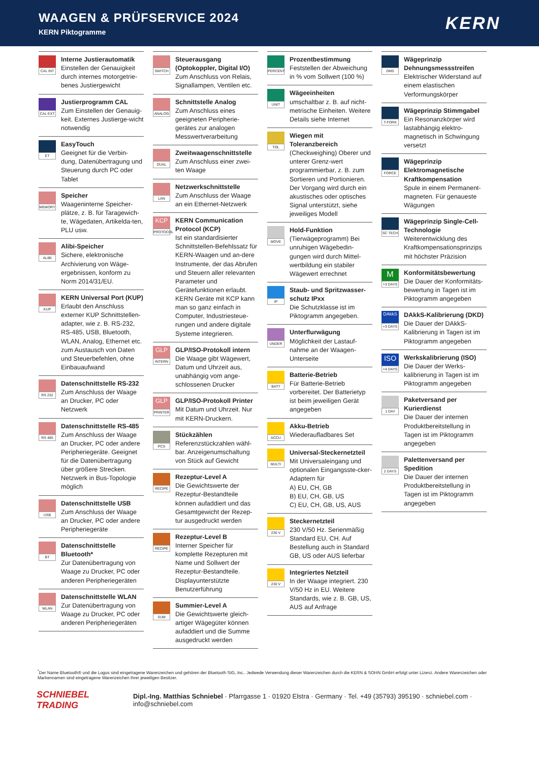WAAGEN & PRÜFSERVICE 2024
KERN Piktogramme
KERN
CAL INT
Interne Justierautomatik
Einstellen der Genauigkeit durch internes motorgetrie-benes Justiergewicht
CAL EXT
Justierprogramm CAL
Zum Einstellen der Genauig-keit. Externes Justierge-wicht notwendig
ET
EasyTouch
Geeignet für die Verbin-dung, Datenübertragung und Steuerung durch PC oder Tablet
MEMORY
Speicher
Waageninterne Speicher-plätze, z. B. für Taragewich-te, Wägedaten, Artikelda-ten, PLU usw.
ALIBI
Alibi-Speicher
Sichere, elektronische Archivierung von Wäge-ergebnissen, konform zu Norm 2014/31/EU.
KUP
KERN Universal Port (KUP)
Erlaubt den Anschluss externer KUP Schnittstellen-adapter, wie z. B. RS-232, RS-485, USB, Bluetooth, WLAN, Analog, Ethernet etc. zum Austausch von Daten und Steuerbefehlen, ohne Einbauaufwand
RS 232
Datenschnittstelle RS-232
Zum Anschluss der Waage an Drucker, PC oder Netzwerk
RS 485
Datenschnittstelle RS-485
Zum Anschluss der Waage an Drucker, PC oder andere Peripheriegeräte. Geeignet für die Datenübertragung über größere Strecken. Netzwerk in Bus-Topologie möglich
USB
Datenschnittstelle USB
Zum Anschluss der Waage an Drucker, PC oder andere Peripheriegeräte
BT
Datenschnittstelle Bluetooth*
Zur Datenübertragung von Waage zu Drucker, PC oder anderen Peripheriegeräten
WLAN
Datenschnittstelle WLAN
Zur Datenübertragung von Waage zu Drucker, PC oder anderen Peripheriegeräten
SWITCH
Steuerausgang (Optokoppler, Digital I/O)
Zum Anschluss von Relais, Signallampen, Ventilen etc.
ANALOG
Schnittstelle Analog
Zum Anschluss eines geeigneten Peripherie-gerätes zur analogen Messwertverarbeitung
DUAL
Zweitwaagenschnittstelle
Zum Anschluss einer zwei-ten Waage
LAN
Netzwerkschnittstelle
Zum Anschluss der Waage an ein Ethernet-Netzwerk
KCP
PROTOCOL
KERN Communication Protocol (KCP)
Ist ein standardisierter Schnittstellen-Befehlssatz für KERN-Waagen und an-dere Instrumente, der das Abrufen und Steuern aller relevanten Parameter und Gerätefunktionen erlaubt. KERN Geräte mit KCP kann man so ganz einfach in Computer, Industriesteue-rungen und andere digitale Systeme integrieren.
GLP
INTERN
GLP/ISO-Protokoll intern
Die Waage gibt Wägewert, Datum und Uhrzeit aus, unabhängig vom ange-schlossenen Drucker
GLP
PRINTER
GLP/ISO-Protokoll Printer
Mit Datum und Uhrzeit. Nur mit KERN-Druckern.
PCS
Stückzählen
Referenzstückzahlen wähl-bar. Anzeigenumschaltung von Stück auf Gewicht
RECIPE
Rezeptur-Level A
Die Gewichtswerte der Rezeptur-Bestandteile können aufaddiert und das Gesamtgewicht der Rezep-tur ausgedruckt werden
RECIPE
Rezeptur-Level B
Interner Speicher für komplette Rezepturen mit Name und Sollwert der Rezeptur-Bestandteile. Displayunterstützte Benutzerführung
SUM
Summier-Level A
Die Gewichtswerte gleich-artiger Wägegüter können aufaddiert und die Summe ausgedruckt werden
PERCENT
Prozentbestimmung
Feststellen der Abweichung in % vom Sollwert (100 %)
UNIT
Wägeeinheiten
umschaltbar z. B. auf nicht-metrische Einheiten. Weitere Details siehe Internet
TOL
Wiegen mit Toleranzbereich
(Checkweighing) Oberer und unterer Grenz-wert programmierbar, z. B. zum Sortieren und Portionieren. Der Vorgang wird durch ein akustisches oder optisches Signal unterstützt, siehe jeweiliges Modell
MOVE
Hold-Funktion
(Tierwägeprogramm) Bei unruhigen Wägebedin-gungen wird durch Mittel-wertbildung ein stabiler Wägewert errechnet
IP
Staub- und Spritzwasser-schutz IPxx
Die Schutzklasse ist im Piktogramm angegeben.
UNDER
Unterflurwägung
Möglichkeit der Lastauf-nahme an der Waagen-Unterseite
BATT
Batterie-Betrieb
Für Batterie-Betrieb vorbereitet. Der Batterietyp ist beim jeweiligen Gerät angegeben
ACCU
Akku-Betrieb
Wiederaufladbares Set
MULTI
Universal-Steckernetzteil
Mit Universaleingang und optionalen Eingangsste-cker-Adaptern für
A) EU, CH, GB
B) EU, CH, GB, US
C) EU, CH, GB, US, AUS
230 V
Steckernetzteil
230 V/50 Hz. Serienmäßig Standard EU, CH. Auf Bestellung auch in Standard GB, US oder AUS lieferbar
230 V
Integriertes Netzteil
In der Waage integriert. 230 V/50 Hz in EU. Weitere Standards, wie z. B. GB, US, AUS auf Anfrage
DMS
Wägeprinzip Dehnungsmessstreifen
Elektrischer Widerstand auf einem elastischen Verformungskörper
T-FORK
Wägeprinzip Stimmgabel
Ein Resonanzkörper wird lastabhängig elektro-magnetisch in Schwingung versetzt
FORCE
Wägeprinzip Elektromagnetische Kraftkompensation
Spule in einem Permanent-magneten. Für genaueste Wägungen
SC TECH
Wägeprinzip Single-Cell-Technologie
Weiterentwicklung des Kraftkompensationsprinzips mit höchster Präzision
M
+3 DAYS
Konformitätsbewertung
Die Dauer der Konformitäts-bewertung in Tagen ist im Piktogramm angegeben
DAkkS
+3 DAYS
DAkkS-Kalibrierung (DKD)
Die Dauer der DAkkS-Kalibrierung in Tagen ist im Piktogramm angegeben
ISO
+4 DAYS
Werkskalibrierung (ISO)
Die Dauer der Werks-kalibrierung in Tagen ist im Piktogramm angegeben
1 DAY
Paketversand per Kurierdienst
Die Dauer der internen Produktbereitstellung in Tagen ist im Piktogramm angegeben
2 DAYS
Palettenversand per Spedition
Die Dauer der internen Produktbereitstellung in Tagen ist im Piktogramm angegeben
<sup>*</sup> Der Name Bluetooth® und die Logos sind eingetragene Warenzeichen und gehören der Bluetooth SIG, Inc.. Jedwede Verwendung dieser Warenzeichen durch die KERN & SOHN GmbH erfolgt unter Lizenz. Andere Warenzeichen oder Markennamen sind eingetragene Warenzeichen ihrer jeweiligen Besitzer.
SCHNIEBEL TRADING Dipl.-Ing. Matthias Schniebel · Pfarrgasse 1 · 01920 Elstra · Germany · Tel. +49 (35793) 395190 · schniebel.com · info@schniebel.com